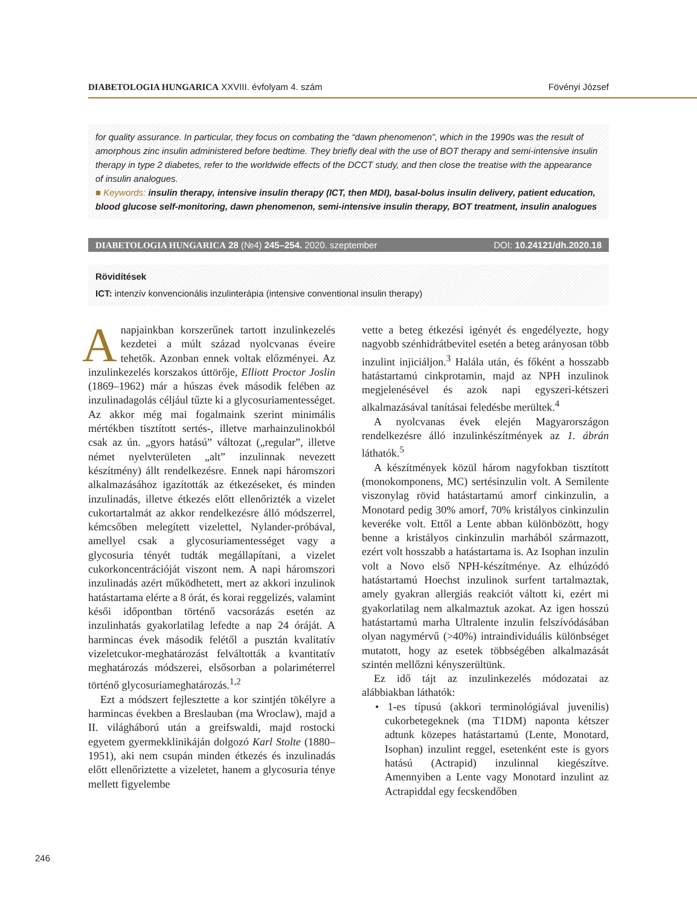DIABETOLOGIA HUNGARICA XXVIII. évfolyam 4. szám Fövényi József
for quality assurance. In particular, they focus on combating the “dawn phenomenon”, which in the 1990s was the result of amorphous zinc insulin administered before bedtime. They briefly deal with the use of BOT therapy and semi-intensive insulin therapy in type 2 diabetes, refer to the worldwide effects of the DCCT study, and then close the treatise with the appearance of insulin analogues.
■ Keywords: insulin therapy, intensive insulin therapy (ICT, then MDI), basal-bolus insulin delivery, patient education, blood glucose self-monitoring, dawn phenomenon, semi-intensive insulin therapy, BOT treatment, insulin analogues
DIABETOLOGIA HUNGARICA 28 (№4) 245–254. 2020. szeptember DOI: 10.24121/dh.2020.18
Rövidítések
ICT: intenzív konvencionális inzulinterápia (intensive conventional insulin therapy)
Anapjainkban korszerűnek tartott inzulinkezelés kezdetei a múlt század nyolcvanas éveire tehetők. Azonban ennek voltak előzményei. Az inzulinkezelés korszakos úttörője, Elliott Proctor Joslin (1869–1962) már a húszas évek második felében az inzulinadagolás céljául tűzte ki a glycosuriamentességet. Az akkor még mai fogalmaink szerint minimális mértékben tisztított sertés-, illetve marhainzulinokból csak az ún. „gyors hatású” változat („regular”, illetve német nyelvterületen „alt” inzulinnak nevezett készítmény) állt rendelkezésre. Ennek napi háromszori alkalmazásához igazították az étkezéseket, és minden inzulinadás, illetve étkezés előtt ellenőrizték a vizelet cukortartalmát az akkor rendelkezésre álló módszerrel, kémcsőben melegített vizelettel, Nylander-próbával, amellyel csak a glycosuriamentességet vagy a glycosuria tényét tudták megállapítani, a vizelet cukorkoncentrációját viszont nem. A napi háromszori inzulinadás azért működhetett, mert az akkori inzulinok hatástartama elérte a 8 órát, és korai reggelizés, valamint késői időpontban történő vacsorázás esetén az inzulinhatás gyakorlatilag lefedte a nap 24 óráját. A harmincas évek második felétől a pusztán kvalitatív vizeletcukor-meghatározást felváltották a kvantitatív meghatározás módszerei, elsősorban a polariméterrel történő glycosuriameghatározás.<sup>1,2</sup>
Ezt a módszert fejlesztette a kor szintjén tökélyre a harmincas években a Breslauban (ma Wroclaw), majd a II. világháború után a greifswaldi, majd rostocki egyetem gyermekklinikáján dolgozó Karl Stolte (1880–1951), aki nem csupán minden étkezés és inzulinadás előtt ellenőriztette a vizeletet, hanem a glycosuria ténye mellett figyelembe
vette a beteg étkezési igényét és engedélyezte, hogy nagyobb szénhidrátbevitel esetén a beteg arányosan több inzulint injiciáljon.<sup>3</sup> Halála után, és főként a hosszabb hatástartamú cinkprotamin, majd az NPH inzulinok megjelenésével és azok napi egyszeri-kétszeri alkalmazásával tanításai feledésbe merültek.<sup>4</sup>
A nyolcvanas évek elején Magyarországon rendelkezésre álló inzulinkészítmények az 1. ábrán láthatók.<sup>5</sup>
A készítmények közül három nagyfokban tisztított (monokomponens, MC) sertésinzulin volt. A Semilente viszonylag rövid hatástartamú amorf cinkinzulin, a Monotard pedig 30% amorf, 70% kristályos cinkinzulin keveréke volt. Ettől a Lente abban különbözött, hogy benne a kristályos cinkinzulin marhából származott, ezért volt hosszabb a hatástartama is. Az Isophan inzulin volt a Novo első NPH-készítménye. Az elhúzódó hatástartamú Hoechst inzulinok surfent tartalmaztak, amely gyakran allergiás reakciót váltott ki, ezért mi gyakorlatilag nem alkalmaztuk azokat. Az igen hosszú hatástartamú marha Ultralente inzulin felszívódásában olyan nagymérvű (>40%) intraindividuális különbséget mutatott, hogy az esetek többségében alkalmazását szintén mellőzni kényszerültünk.
Ez idő tájt az inzulinkezelés módozatai az alábbiakban láthatók:
• 1-es típusú (akkori terminológiával juvenilis) cukorbetegeknek (ma T1DM) naponta kétszer adtunk közepes hatástartamú (Lente, Monotard, Isophan) inzulint reggel, esetenként este is gyors hatású (Actrapid) inzulinnal kiegészítve. Amennyiben a Lente vagy Monotard inzulint az Actrapiddal egy fecskendőben
246